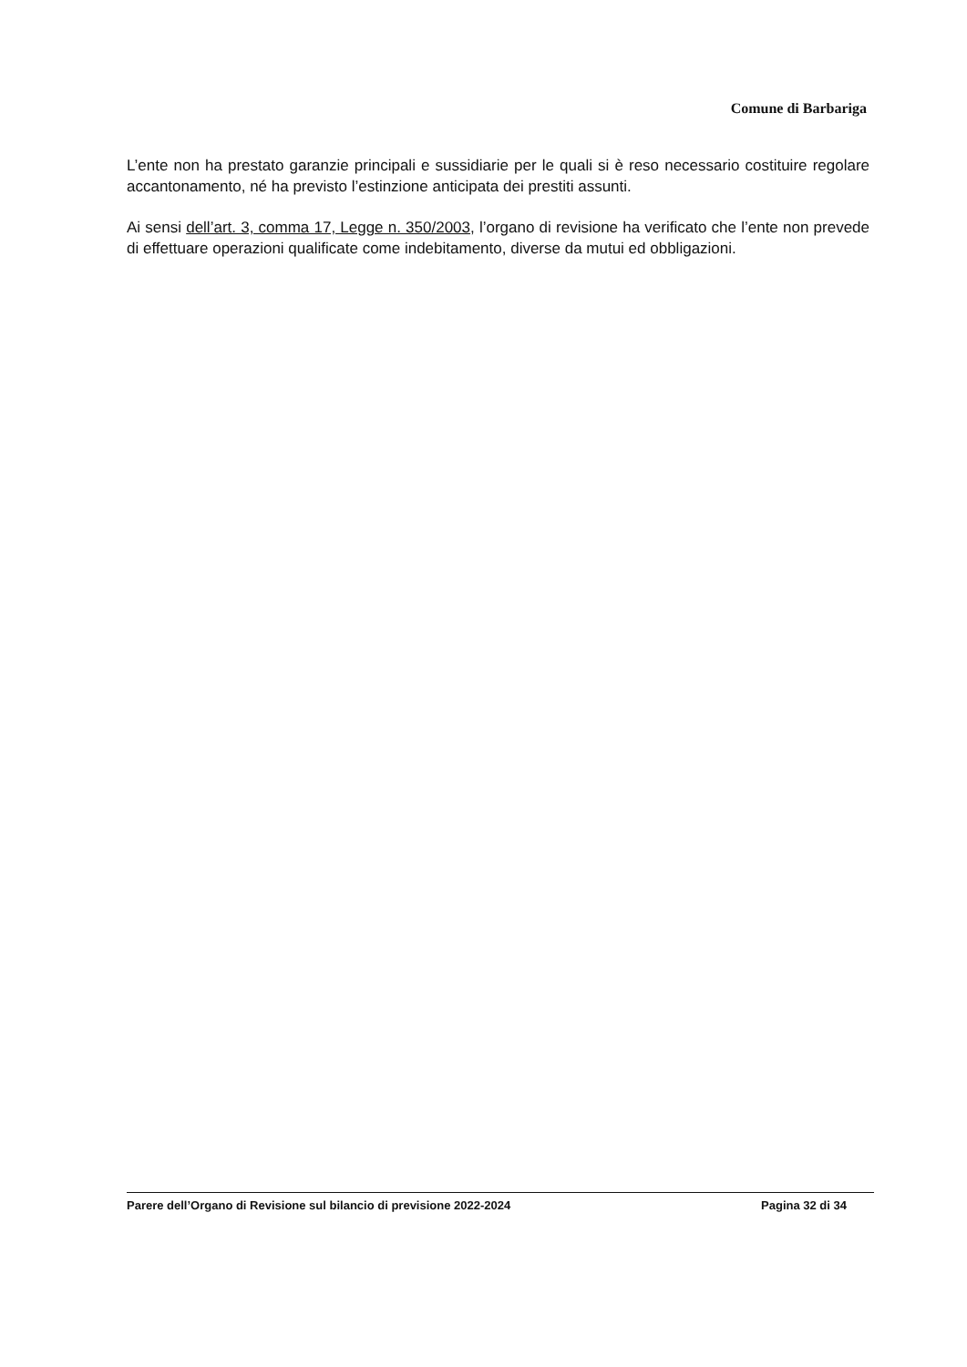Comune di Barbariga
L’ente non ha prestato garanzie principali e sussidiarie per le quali si è reso necessario costituire regolare accantonamento, né ha previsto l’estinzione anticipata dei prestiti assunti.
Ai sensi dell’art. 3, comma 17, Legge n. 350/2003, l’organo di revisione ha verificato che l’ente non prevede di effettuare operazioni qualificate come indebitamento, diverse da mutui ed obbligazioni.
Parere dell’Organo di Revisione sul bilancio di previsione 2022-2024 Pagina 32 di 34